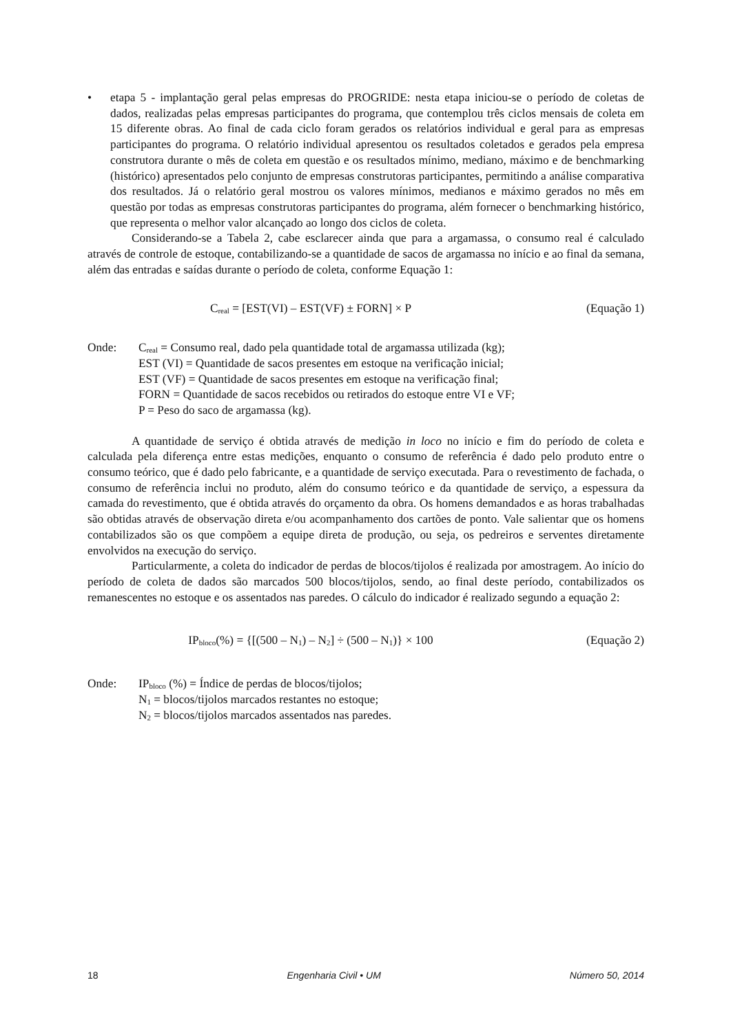• etapa 5 - implantação geral pelas empresas do PROGRIDE: nesta etapa iniciou-se o período de coletas de dados, realizadas pelas empresas participantes do programa, que contemplou três ciclos mensais de coleta em 15 diferente obras. Ao final de cada ciclo foram gerados os relatórios individual e geral para as empresas participantes do programa. O relatório individual apresentou os resultados coletados e gerados pela empresa construtora durante o mês de coleta em questão e os resultados mínimo, mediano, máximo e de benchmarking (histórico) apresentados pelo conjunto de empresas construtoras participantes, permitindo a análise comparativa dos resultados. Já o relatório geral mostrou os valores mínimos, medianos e máximo gerados no mês em questão por todas as empresas construtoras participantes do programa, além fornecer o benchmarking histórico, que representa o melhor valor alcançado ao longo dos ciclos de coleta.
Considerando-se a Tabela 2, cabe esclarecer ainda que para a argamassa, o consumo real é calculado através de controle de estoque, contabilizando-se a quantidade de sacos de argamassa no início e ao final da semana, além das entradas e saídas durante o período de coleta, conforme Equação 1:
C<sub>real</sub> = [EST(VI) – EST(VF) ± FORN] × P
(Equação 1)
Onde: C<sub>real</sub> = Consumo real, dado pela quantidade total de argamassa utilizada (kg);
EST (VI) = Quantidade de sacos presentes em estoque na verificação inicial;
EST (VF) = Quantidade de sacos presentes em estoque na verificação final;
FORN = Quantidade de sacos recebidos ou retirados do estoque entre VI e VF;
P = Peso do saco de argamassa (kg).
A quantidade de serviço é obtida através de medição in loco no início e fim do período de coleta e calculada pela diferença entre estas medições, enquanto o consumo de referência é dado pelo produto entre o consumo teórico, que é dado pelo fabricante, e a quantidade de serviço executada. Para o revestimento de fachada, o consumo de referência inclui no produto, além do consumo teórico e da quantidade de serviço, a espessura da camada do revestimento, que é obtida através do orçamento da obra. Os homens demandados e as horas trabalhadas são obtidas através de observação direta e/ou acompanhamento dos cartões de ponto. Vale salientar que os homens contabilizados são os que compõem a equipe direta de produção, ou seja, os pedreiros e serventes diretamente envolvidos na execução do serviço.
Particularmente, a coleta do indicador de perdas de blocos/tijolos é realizada por amostragem. Ao início do período de coleta de dados são marcados 500 blocos/tijolos, sendo, ao final deste período, contabilizados os remanescentes no estoque e os assentados nas paredes. O cálculo do indicador é realizado segundo a equação 2:
IP<sub>bloco</sub>(%) = {[(500 – N<sub>1</sub>) – N<sub>2</sub>] ÷ (500 – N<sub>1</sub>)} × 100
(Equação 2)
Onde: IP<sub>bloco</sub> (%) = Índice de perdas de blocos/tijolos;
N<sub>1</sub> = blocos/tijolos marcados restantes no estoque;
N<sub>2</sub> = blocos/tijolos marcados assentados nas paredes.
18 Engenharia Civil • UM Número 50, 2014